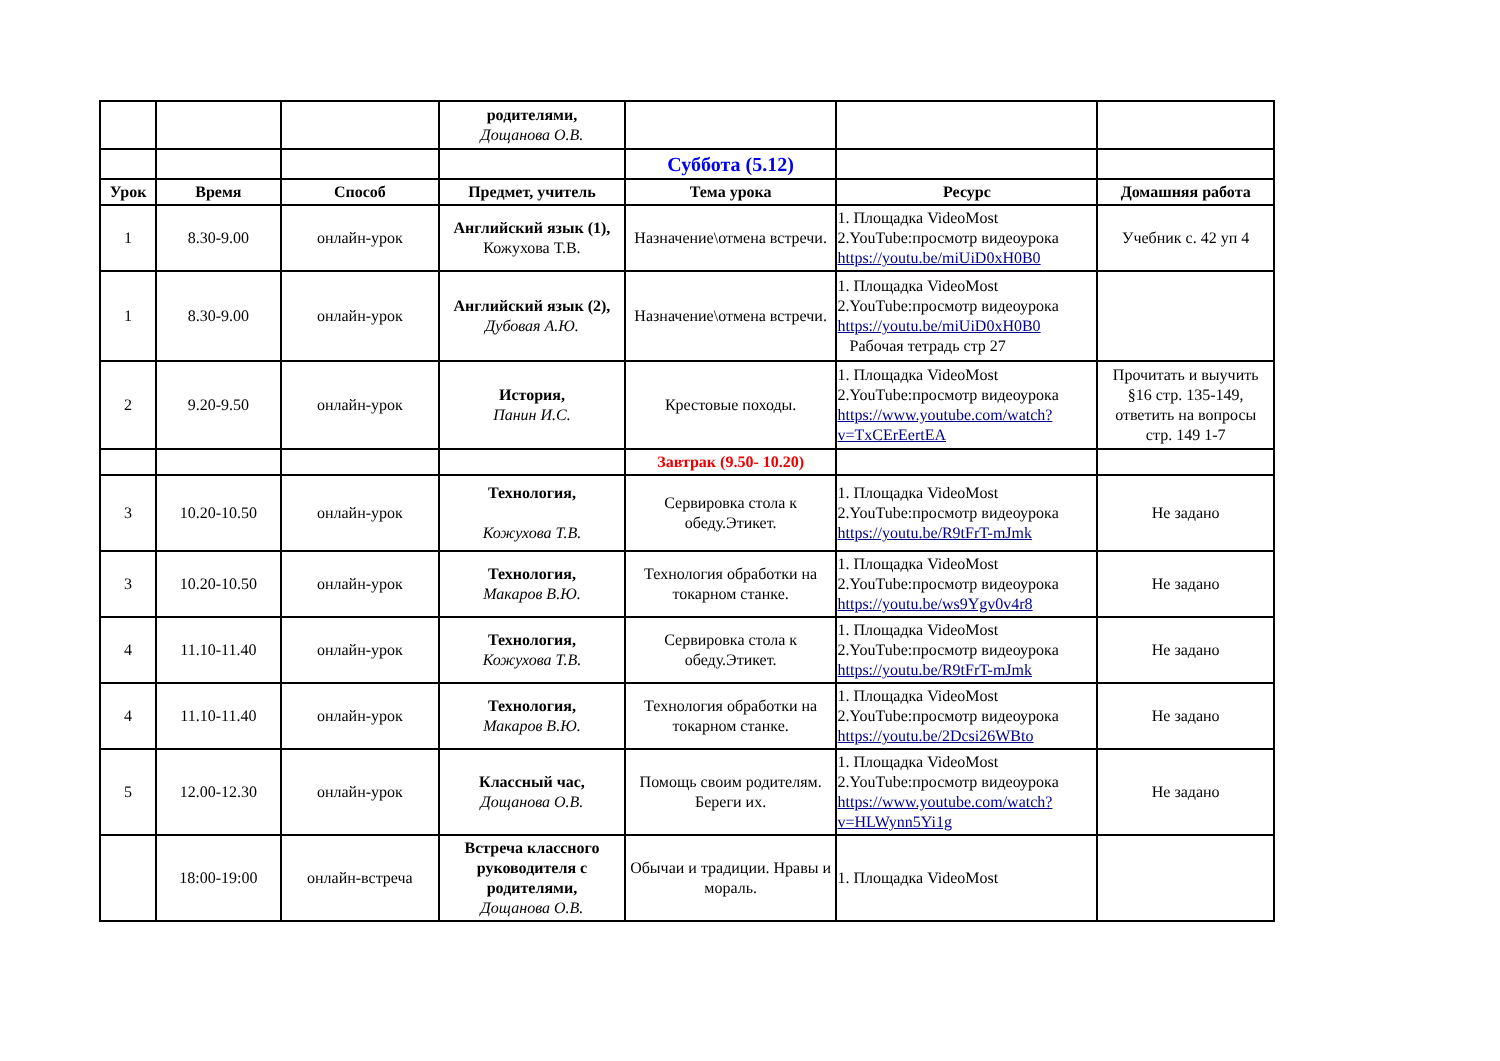| | | | родителями, Дощанова О.В. | | | |
| | | | | Суббота (5.12) | | |
| Урок | Время | Способ | Предмет, учитель | Тема урока | Ресурс | Домашняя работа |
| 1 | 8.30-9.00 | онлайн-урок | Английский язык (1), Кожухова Т.В. | Назначение\отмена встречи. | 1. Площадка VideoMost 2.YouTube:просмотр видеоурока https://youtu.be/miUiD0xH0B0 | Учебник с. 42 уп 4 |
| 1 | 8.30-9.00 | онлайн-урок | Английский язык (2), Дубовая А.Ю. | Назначение\отмена встречи. | 1. Площадка VideoMost 2.YouTube:просмотр видеоурока https://youtu.be/miUiD0xH0B0 Рабочая тетрадь стр 27 | |
| 2 | 9.20-9.50 | онлайн-урок | История, Панин И.С. | Крестовые походы. | 1. Площадка VideoMost 2.YouTube:просмотр видеоурока https://www.youtube.com/watch?v=TxCErEertEA | Прочитать и выучить §16 стр. 135-149, ответить на вопросы стр. 149 1-7 |
| | | | | Завтрак (9.50- 10.20) | | |
| 3 | 10.20-10.50 | онлайн-урок | Технология, Кожухова Т.В. | Сервировка стола к обеду.Этикет. | 1. Площадка VideoMost 2.YouTube:просмотр видеоурока https://youtu.be/R9tFrT-mJmk | Не задано |
| 3 | 10.20-10.50 | онлайн-урок | Технология, Макаров В.Ю. | Технология обработки на токарном станке. | 1. Площадка VideoMost 2.YouTube:просмотр видеоурока https://youtu.be/ws9Ygv0v4r8 | Не задано |
| 4 | 11.10-11.40 | онлайн-урок | Технология, Кожухова Т.В. | Сервировка стола к обеду.Этикет. | 1. Площадка VideoMost 2.YouTube:просмотр видеоурока https://youtu.be/R9tFrT-mJmk | Не задано |
| 4 | 11.10-11.40 | онлайн-урок | Технология, Макаров В.Ю. | Технология обработки на токарном станке. | 1. Площадка VideoMost 2.YouTube:просмотр видеоурока https://youtu.be/2Dcsi26WBto | Не задано |
| 5 | 12.00-12.30 | онлайн-урок | Классный час, Дощанова О.В. | Помощь своим родителям. Береги их. | 1. Площадка VideoMost 2.YouTube:просмотр видеоурока https://www.youtube.com/watch?v=HLWynn5Yi1g | Не задано |
| | 18:00-19:00 | онлайн-встреча | Встреча классного руководителя с родителями, Дощанова О.В. | Обычаи и традиции. Нравы и мораль. | 1. Площадка VideoMost | |